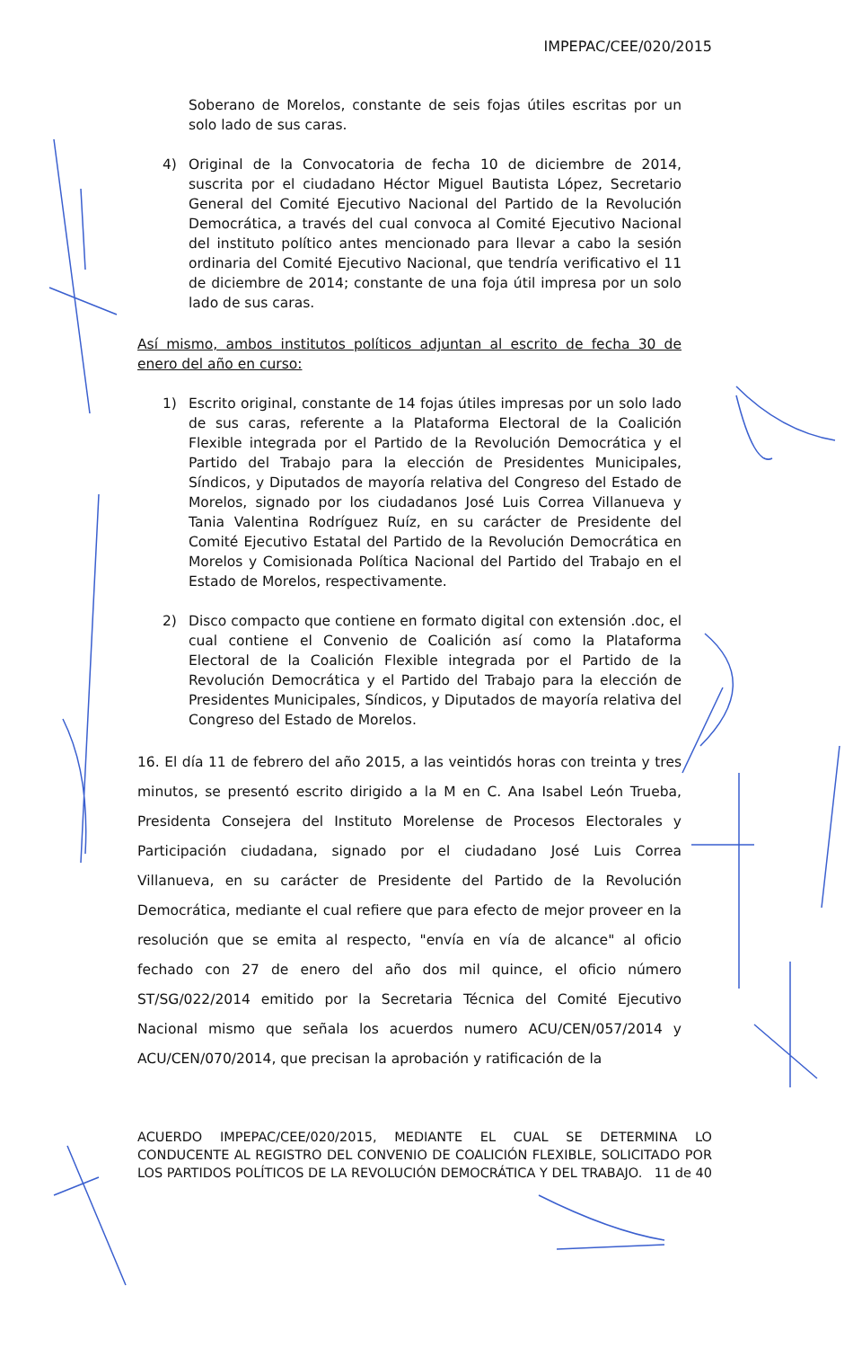IMPEPAC/CEE/020/2015
Soberano de Morelos, constante de seis fojas útiles escritas por un solo lado de sus caras.
4) Original de la Convocatoria de fecha 10 de diciembre de 2014, suscrita por el ciudadano Héctor Miguel Bautista López, Secretario General del Comité Ejecutivo Nacional del Partido de la Revolución Democrática, a través del cual convoca al Comité Ejecutivo Nacional del instituto político antes mencionado para llevar a cabo la sesión ordinaria del Comité Ejecutivo Nacional, que tendría verificativo el 11 de diciembre de 2014; constante de una foja útil impresa por un solo lado de sus caras.
Así mismo, ambos institutos políticos adjuntan al escrito de fecha 30 de enero del año en curso:
1) Escrito original, constante de 14 fojas útiles impresas por un solo lado de sus caras, referente a la Plataforma Electoral de la Coalición Flexible integrada por el Partido de la Revolución Democrática y el Partido del Trabajo para la elección de Presidentes Municipales, Síndicos, y Diputados de mayoría relativa del Congreso del Estado de Morelos, signado por los ciudadanos José Luis Correa Villanueva y Tania Valentina Rodríguez Ruíz, en su carácter de Presidente del Comité Ejecutivo Estatal del Partido de la Revolución Democrática en Morelos y Comisionada Política Nacional del Partido del Trabajo en el Estado de Morelos, respectivamente.
2) Disco compacto que contiene en formato digital con extensión .doc, el cual contiene el Convenio de Coalición así como la Plataforma Electoral de la Coalición Flexible integrada por el Partido de la Revolución Democrática y el Partido del Trabajo para la elección de Presidentes Municipales, Síndicos, y Diputados de mayoría relativa del Congreso del Estado de Morelos.
16. El día 11 de febrero del año 2015, a las veintidós horas con treinta y tres minutos, se presentó escrito dirigido a la M en C. Ana Isabel León Trueba, Presidenta Consejera del Instituto Morelense de Procesos Electorales y Participación ciudadana, signado por el ciudadano José Luis Correa Villanueva, en su carácter de Presidente del Partido de la Revolución Democrática, mediante el cual refiere que para efecto de mejor proveer en la resolución que se emita al respecto, "envía en vía de alcance" al oficio fechado con 27 de enero del año dos mil quince, el oficio número ST/SG/022/2014 emitido por la Secretaria Técnica del Comité Ejecutivo Nacional mismo que señala los acuerdos numero ACU/CEN/057/2014 y ACU/CEN/070/2014, que precisan la aprobación y ratificación de la
ACUERDO IMPEPAC/CEE/020/2015, MEDIANTE EL CUAL SE DETERMINA LO CONDUCENTE AL REGISTRO DEL CONVENIO DE COALICIÓN FLEXIBLE, SOLICITADO POR LOS PARTIDOS POLÍTICOS DE LA REVOLUCIÓN DEMOCRÁTICA Y DEL TRABAJO.
11 de 40